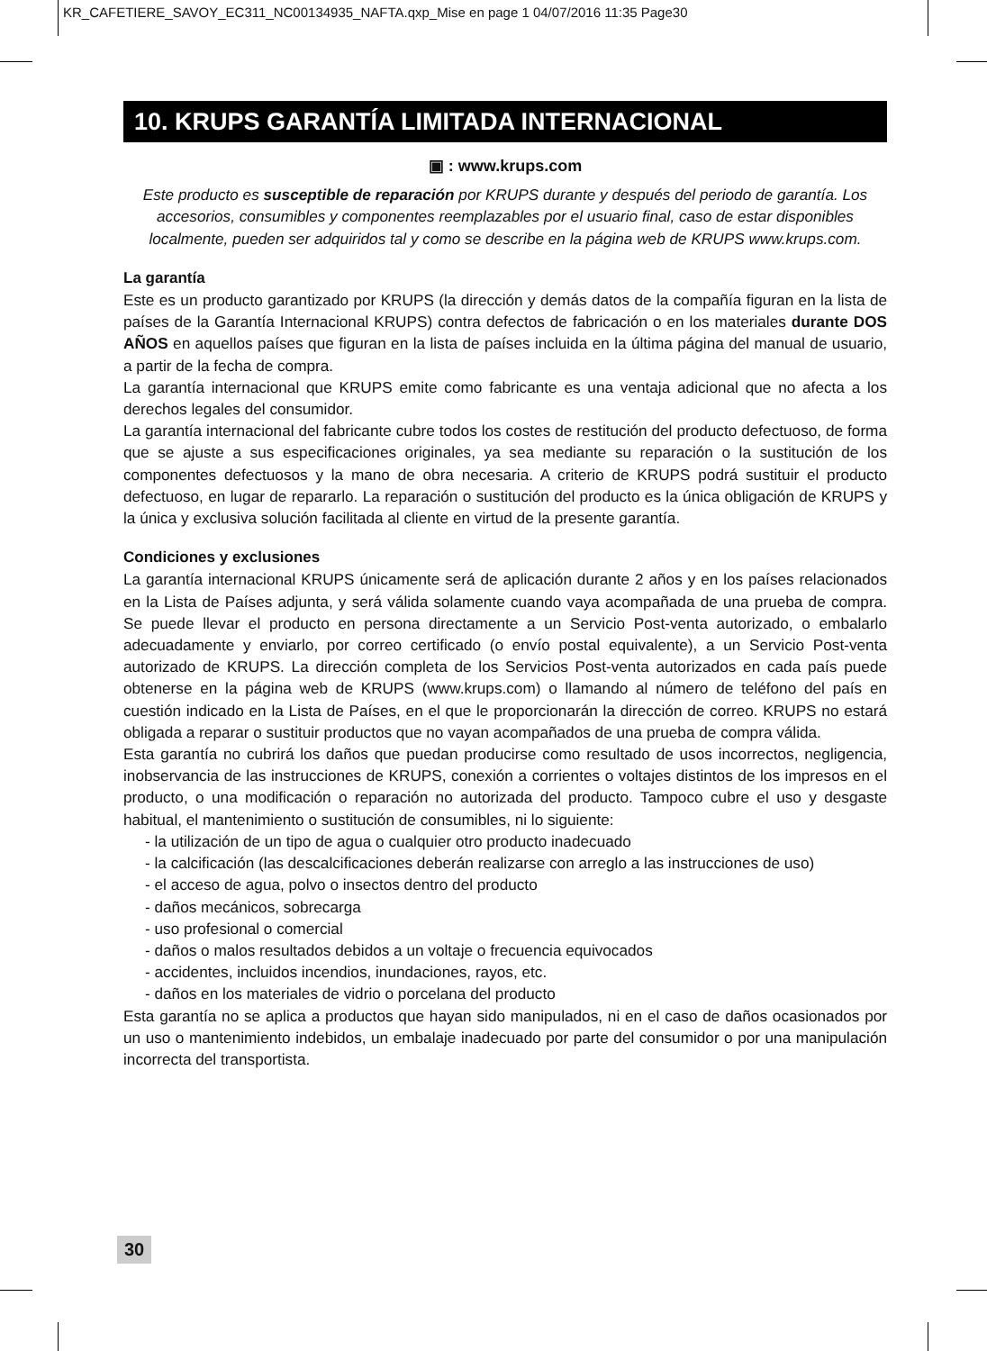KR_CAFETIERE_SAVOY_EC311_NC00134935_NAFTA.qxp_Mise en page 1 04/07/2016 11:35 Page30
10. KRUPS GARANTÍA LIMITADA INTERNACIONAL
▣ : www.krups.com
Este producto es susceptible de reparación por KRUPS durante y después del periodo de garantía. Los accesorios, consumibles y componentes reemplazables por el usuario final, caso de estar disponibles localmente, pueden ser adquiridos tal y como se describe en la página web de KRUPS www.krups.com.
La garantía
Este es un producto garantizado por KRUPS (la dirección y demás datos de la compañía figuran en la lista de países de la Garantía Internacional KRUPS) contra defectos de fabricación o en los materiales durante DOS AÑOS en aquellos países que figuran en la lista de países incluida en la última página del manual de usuario, a partir de la fecha de compra.
La garantía internacional que KRUPS emite como fabricante es una ventaja adicional que no afecta a los derechos legales del consumidor.
La garantía internacional del fabricante cubre todos los costes de restitución del producto defectuoso, de forma que se ajuste a sus especificaciones originales, ya sea mediante su reparación o la sustitución de los componentes defectuosos y la mano de obra necesaria. A criterio de KRUPS podrá sustituir el producto defectuoso, en lugar de repararlo. La reparación o sustitución del producto es la única obligación de KRUPS y la única y exclusiva solución facilitada al cliente en virtud de la presente garantía.
Condiciones y exclusiones
La garantía internacional KRUPS únicamente será de aplicación durante 2 años y en los países relacionados en la Lista de Países adjunta, y será válida solamente cuando vaya acompañada de una prueba de compra. Se puede llevar el producto en persona directamente a un Servicio Post-venta autorizado, o embalarlo adecuadamente y enviarlo, por correo certificado (o envío postal equivalente), a un Servicio Post-venta autorizado de KRUPS. La dirección completa de los Servicios Post-venta autorizados en cada país puede obtenerse en la página web de KRUPS (www.krups.com) o llamando al número de teléfono del país en cuestión indicado en la Lista de Países, en el que le proporcionarán la dirección de correo. KRUPS no estará obligada a reparar o sustituir productos que no vayan acompañados de una prueba de compra válida.
Esta garantía no cubrirá los daños que puedan producirse como resultado de usos incorrectos, negligencia, inobservancia de las instrucciones de KRUPS, conexión a corrientes o voltajes distintos de los impresos en el producto, o una modificación o reparación no autorizada del producto. Tampoco cubre el uso y desgaste habitual, el mantenimiento o sustitución de consumibles, ni lo siguiente:
- la utilización de un tipo de agua o cualquier otro producto inadecuado
- la calcificación (las descalcificaciones deberán realizarse con arreglo a las instrucciones de uso)
- el acceso de agua, polvo o insectos dentro del producto
- daños mecánicos, sobrecarga
- uso profesional o comercial
- daños o malos resultados debidos a un voltaje o frecuencia equivocados
- accidentes, incluidos incendios, inundaciones, rayos, etc.
- daños en los materiales de vidrio o porcelana del producto
Esta garantía no se aplica a productos que hayan sido manipulados, ni en el caso de daños ocasionados por un uso o mantenimiento indebidos, un embalaje inadecuado por parte del consumidor o por una manipulación incorrecta del transportista.
30